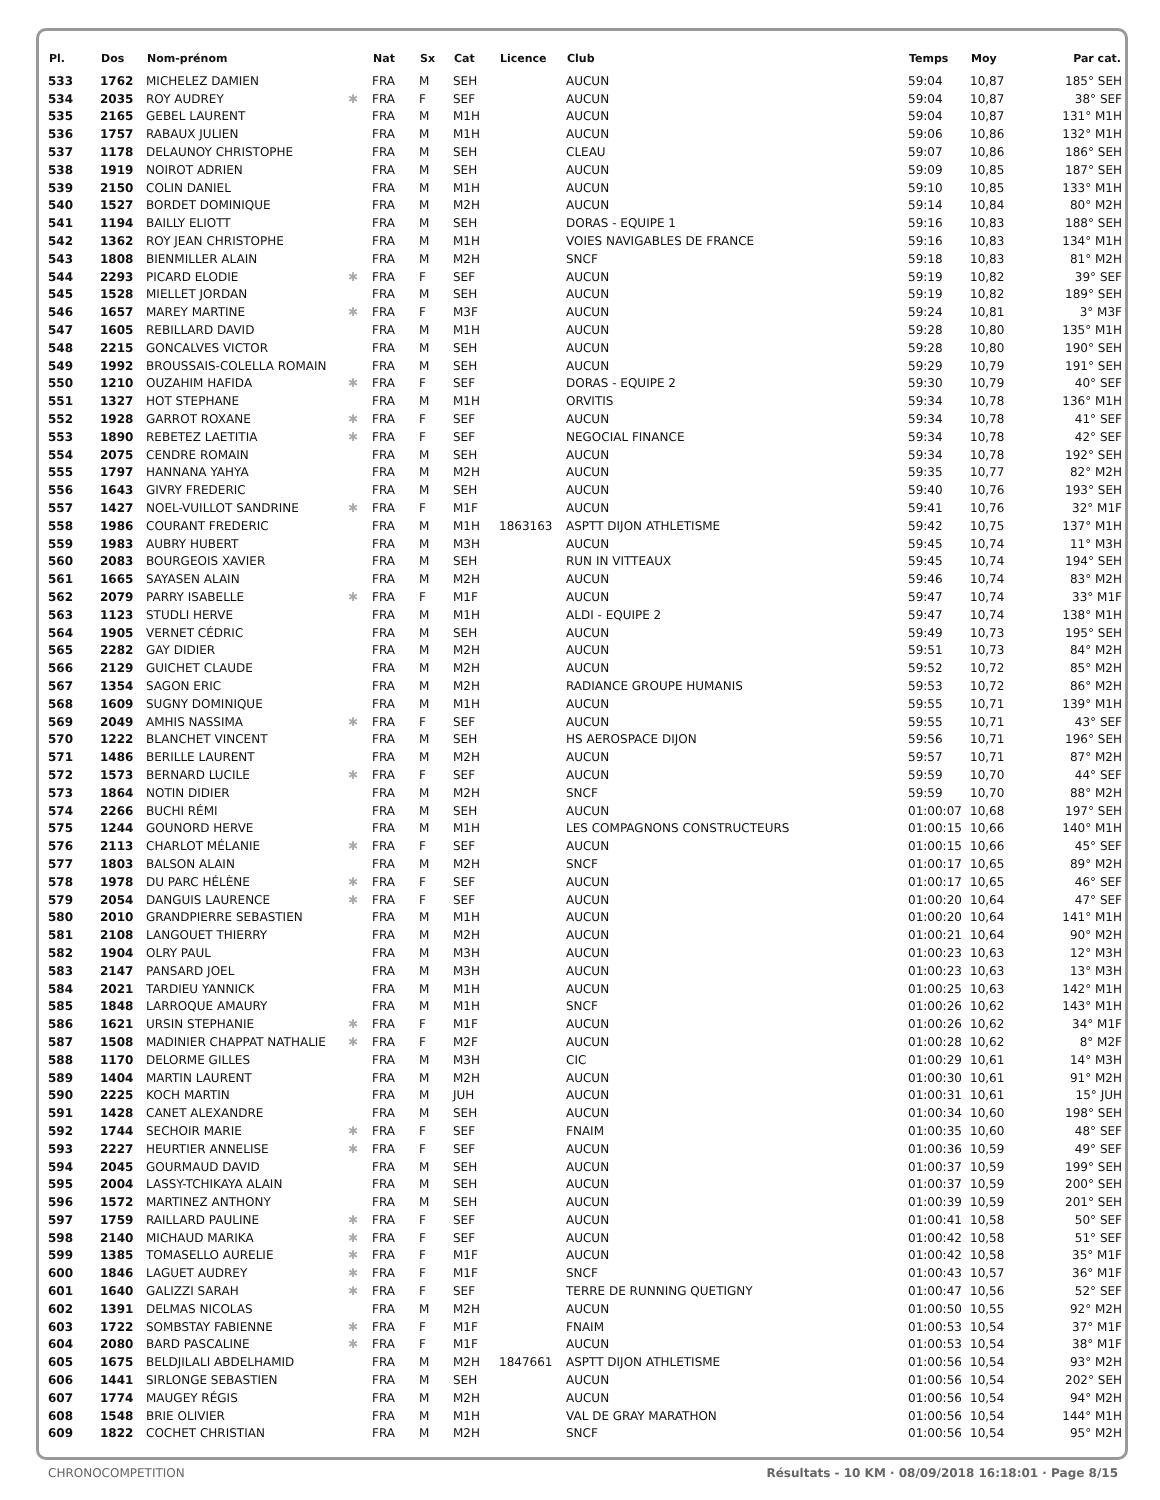| Pl. | Dos | Nom-prénom | | Nat | Sx | Cat | Licence | Club | Temps | Moy | Par cat. |
| --- | --- | --- | --- | --- | --- | --- | --- | --- | --- | --- | --- |
| 533 | 1762 | MICHELEZ DAMIEN | | FRA | M | SEH | | AUCUN | 59:04 | 10,87 | 185° SEH |
| 534 | 2035 | ROY AUDREY | ✱ | FRA | F | SEF | | AUCUN | 59:04 | 10,87 | 38° SEF |
| 535 | 2165 | GEBEL LAURENT | | FRA | M | M1H | | AUCUN | 59:04 | 10,87 | 131° M1H |
| 536 | 1757 | RABAUX JULIEN | | FRA | M | M1H | | AUCUN | 59:06 | 10,86 | 132° M1H |
| 537 | 1178 | DELAUNOY CHRISTOPHE | | FRA | M | SEH | | CLEAU | 59:07 | 10,86 | 186° SEH |
| 538 | 1919 | NOIROT ADRIEN | | FRA | M | SEH | | AUCUN | 59:09 | 10,85 | 187° SEH |
| 539 | 2150 | COLIN DANIEL | | FRA | M | M1H | | AUCUN | 59:10 | 10,85 | 133° M1H |
| 540 | 1527 | BORDET DOMINIQUE | | FRA | M | M2H | | AUCUN | 59:14 | 10,84 | 80° M2H |
| 541 | 1194 | BAILLY ELIOTT | | FRA | M | SEH | | DORAS - EQUIPE 1 | 59:16 | 10,83 | 188° SEH |
| 542 | 1362 | ROY JEAN CHRISTOPHE | | FRA | M | M1H | | VOIES NAVIGABLES DE FRANCE | 59:16 | 10,83 | 134° M1H |
| 543 | 1808 | BIENMILLER ALAIN | | FRA | M | M2H | | SNCF | 59:18 | 10,83 | 81° M2H |
| 544 | 2293 | PICARD ELODIE | ✱ | FRA | F | SEF | | AUCUN | 59:19 | 10,82 | 39° SEF |
| 545 | 1528 | MIELLET JORDAN | | FRA | M | SEH | | AUCUN | 59:19 | 10,82 | 189° SEH |
| 546 | 1657 | MAREY MARTINE | ✱ | FRA | F | M3F | | AUCUN | 59:24 | 10,81 | 3° M3F |
| 547 | 1605 | REBILLARD DAVID | | FRA | M | M1H | | AUCUN | 59:28 | 10,80 | 135° M1H |
| 548 | 2215 | GONCALVES VICTOR | | FRA | M | SEH | | AUCUN | 59:28 | 10,80 | 190° SEH |
| 549 | 1992 | BROUSSAIS-COLELLA ROMAIN | | FRA | M | SEH | | AUCUN | 59:29 | 10,79 | 191° SEH |
| 550 | 1210 | OUZAHIM HAFIDA | ✱ | FRA | F | SEF | | DORAS - EQUIPE 2 | 59:30 | 10,79 | 40° SEF |
| 551 | 1327 | HOT STEPHANE | | FRA | M | M1H | | ORVITIS | 59:34 | 10,78 | 136° M1H |
| 552 | 1928 | GARROT ROXANE | ✱ | FRA | F | SEF | | AUCUN | 59:34 | 10,78 | 41° SEF |
| 553 | 1890 | REBETEZ LAETITIA | ✱ | FRA | F | SEF | | NEGOCIAL FINANCE | 59:34 | 10,78 | 42° SEF |
| 554 | 2075 | CENDRE ROMAIN | | FRA | M | SEH | | AUCUN | 59:34 | 10,78 | 192° SEH |
| 555 | 1797 | HANNANA YAHYA | | FRA | M | M2H | | AUCUN | 59:35 | 10,77 | 82° M2H |
| 556 | 1643 | GIVRY FREDERIC | | FRA | M | SEH | | AUCUN | 59:40 | 10,76 | 193° SEH |
| 557 | 1427 | NOEL-VUILLOT SANDRINE | ✱ | FRA | F | M1F | | AUCUN | 59:41 | 10,76 | 32° M1F |
| 558 | 1986 | COURANT FREDERIC | | FRA | M | M1H | 1863163 | ASPTT DIJON ATHLETISME | 59:42 | 10,75 | 137° M1H |
| 559 | 1983 | AUBRY HUBERT | | FRA | M | M3H | | AUCUN | 59:45 | 10,74 | 11° M3H |
| 560 | 2083 | BOURGEOIS XAVIER | | FRA | M | SEH | | RUN IN VITTEAUX | 59:45 | 10,74 | 194° SEH |
| 561 | 1665 | SAYASEN ALAIN | | FRA | M | M2H | | AUCUN | 59:46 | 10,74 | 83° M2H |
| 562 | 2079 | PARRY ISABELLE | ✱ | FRA | F | M1F | | AUCUN | 59:47 | 10,74 | 33° M1F |
| 563 | 1123 | STUDLI HERVE | | FRA | M | M1H | | ALDI - EQUIPE 2 | 59:47 | 10,74 | 138° M1H |
| 564 | 1905 | VERNET CÉDRIC | | FRA | M | SEH | | AUCUN | 59:49 | 10,73 | 195° SEH |
| 565 | 2282 | GAY DIDIER | | FRA | M | M2H | | AUCUN | 59:51 | 10,73 | 84° M2H |
| 566 | 2129 | GUICHET CLAUDE | | FRA | M | M2H | | AUCUN | 59:52 | 10,72 | 85° M2H |
| 567 | 1354 | SAGON ERIC | | FRA | M | M2H | | RADIANCE GROUPE HUMANIS | 59:53 | 10,72 | 86° M2H |
| 568 | 1609 | SUGNY DOMINIQUE | | FRA | M | M1H | | AUCUN | 59:55 | 10,71 | 139° M1H |
| 569 | 2049 | AMHIS NASSIMA | ✱ | FRA | F | SEF | | AUCUN | 59:55 | 10,71 | 43° SEF |
| 570 | 1222 | BLANCHET VINCENT | | FRA | M | SEH | | HS AEROSPACE DIJON | 59:56 | 10,71 | 196° SEH |
| 571 | 1486 | BERILLE LAURENT | | FRA | M | M2H | | AUCUN | 59:57 | 10,71 | 87° M2H |
| 572 | 1573 | BERNARD LUCILE | ✱ | FRA | F | SEF | | AUCUN | 59:59 | 10,70 | 44° SEF |
| 573 | 1864 | NOTIN DIDIER | | FRA | M | M2H | | SNCF | 59:59 | 10,70 | 88° M2H |
| 574 | 2266 | BUCHI RÉMI | | FRA | M | SEH | | AUCUN | 01:00:07 | 10,68 | 197° SEH |
| 575 | 1244 | GOUNORD HERVE | | FRA | M | M1H | | LES COMPAGNONS CONSTRUCTEURS | 01:00:15 | 10,66 | 140° M1H |
| 576 | 2113 | CHARLOT MÉLANIE | ✱ | FRA | F | SEF | | AUCUN | 01:00:15 | 10,66 | 45° SEF |
| 577 | 1803 | BALSON ALAIN | | FRA | M | M2H | | SNCF | 01:00:17 | 10,65 | 89° M2H |
| 578 | 1978 | DU PARC HÉLÈNE | ✱ | FRA | F | SEF | | AUCUN | 01:00:17 | 10,65 | 46° SEF |
| 579 | 2054 | DANGUIS LAURENCE | ✱ | FRA | F | SEF | | AUCUN | 01:00:20 | 10,64 | 47° SEF |
| 580 | 2010 | GRANDPIERRE SEBASTIEN | | FRA | M | M1H | | AUCUN | 01:00:20 | 10,64 | 141° M1H |
| 581 | 2108 | LANGOUET THIERRY | | FRA | M | M2H | | AUCUN | 01:00:21 | 10,64 | 90° M2H |
| 582 | 1904 | OLRY PAUL | | FRA | M | M3H | | AUCUN | 01:00:23 | 10,63 | 12° M3H |
| 583 | 2147 | PANSARD JOEL | | FRA | M | M3H | | AUCUN | 01:00:23 | 10,63 | 13° M3H |
| 584 | 2021 | TARDIEU YANNICK | | FRA | M | M1H | | AUCUN | 01:00:25 | 10,63 | 142° M1H |
| 585 | 1848 | LARROQUE AMAURY | | FRA | M | M1H | | SNCF | 01:00:26 | 10,62 | 143° M1H |
| 586 | 1621 | URSIN STEPHANIE | ✱ | FRA | F | M1F | | AUCUN | 01:00:26 | 10,62 | 34° M1F |
| 587 | 1508 | MADINIER CHAPPAT NATHALIE | ✱ | FRA | F | M2F | | AUCUN | 01:00:28 | 10,62 | 8° M2F |
| 588 | 1170 | DELORME GILLES | | FRA | M | M3H | | CIC | 01:00:29 | 10,61 | 14° M3H |
| 589 | 1404 | MARTIN LAURENT | | FRA | M | M2H | | AUCUN | 01:00:30 | 10,61 | 91° M2H |
| 590 | 2225 | KOCH MARTIN | | FRA | M | JUH | | AUCUN | 01:00:31 | 10,61 | 15° JUH |
| 591 | 1428 | CANET ALEXANDRE | | FRA | M | SEH | | AUCUN | 01:00:34 | 10,60 | 198° SEH |
| 592 | 1744 | SECHOIR MARIE | ✱ | FRA | F | SEF | | FNAIM | 01:00:35 | 10,60 | 48° SEF |
| 593 | 2227 | HEURTIER ANNELISE | ✱ | FRA | F | SEF | | AUCUN | 01:00:36 | 10,59 | 49° SEF |
| 594 | 2045 | GOURMAUD DAVID | | FRA | M | SEH | | AUCUN | 01:00:37 | 10,59 | 199° SEH |
| 595 | 2004 | LASSY-TCHIKAYA ALAIN | | FRA | M | SEH | | AUCUN | 01:00:37 | 10,59 | 200° SEH |
| 596 | 1572 | MARTINEZ ANTHONY | | FRA | M | SEH | | AUCUN | 01:00:39 | 10,59 | 201° SEH |
| 597 | 1759 | RAILLARD PAULINE | ✱ | FRA | F | SEF | | AUCUN | 01:00:41 | 10,58 | 50° SEF |
| 598 | 2140 | MICHAUD MARIKA | ✱ | FRA | F | SEF | | AUCUN | 01:00:42 | 10,58 | 51° SEF |
| 599 | 1385 | TOMASELLO AURELIE | ✱ | FRA | F | M1F | | AUCUN | 01:00:42 | 10,58 | 35° M1F |
| 600 | 1846 | LAGUET AUDREY | ✱ | FRA | F | M1F | | SNCF | 01:00:43 | 10,57 | 36° M1F |
| 601 | 1640 | GALIZZI SARAH | ✱ | FRA | F | SEF | | TERRE DE RUNNING QUETIGNY | 01:00:47 | 10,56 | 52° SEF |
| 602 | 1391 | DELMAS NICOLAS | | FRA | M | M2H | | AUCUN | 01:00:50 | 10,55 | 92° M2H |
| 603 | 1722 | SOMBSTAY FABIENNE | ✱ | FRA | F | M1F | | FNAIM | 01:00:53 | 10,54 | 37° M1F |
| 604 | 2080 | BARD PASCALINE | ✱ | FRA | F | M1F | | AUCUN | 01:00:53 | 10,54 | 38° M1F |
| 605 | 1675 | BELDJILALI ABDELHAMID | | FRA | M | M2H | 1847661 | ASPTT DIJON ATHLETISME | 01:00:56 | 10,54 | 93° M2H |
| 606 | 1441 | SIRLONGE SEBASTIEN | | FRA | M | SEH | | AUCUN | 01:00:56 | 10,54 | 202° SEH |
| 607 | 1774 | MAUGEY RÉGIS | | FRA | M | M2H | | AUCUN | 01:00:56 | 10,54 | 94° M2H |
| 608 | 1548 | BRIE OLIVIER | | FRA | M | M1H | | VAL DE GRAY MARATHON | 01:00:56 | 10,54 | 144° M1H |
| 609 | 1822 | COCHET CHRISTIAN | | FRA | M | M2H | | SNCF | 01:00:56 | 10,54 | 95° M2H |
CHRONOCOMPETITION Résultats - 10 KM · 08/09/2018 16:18:01 · Page 8/15